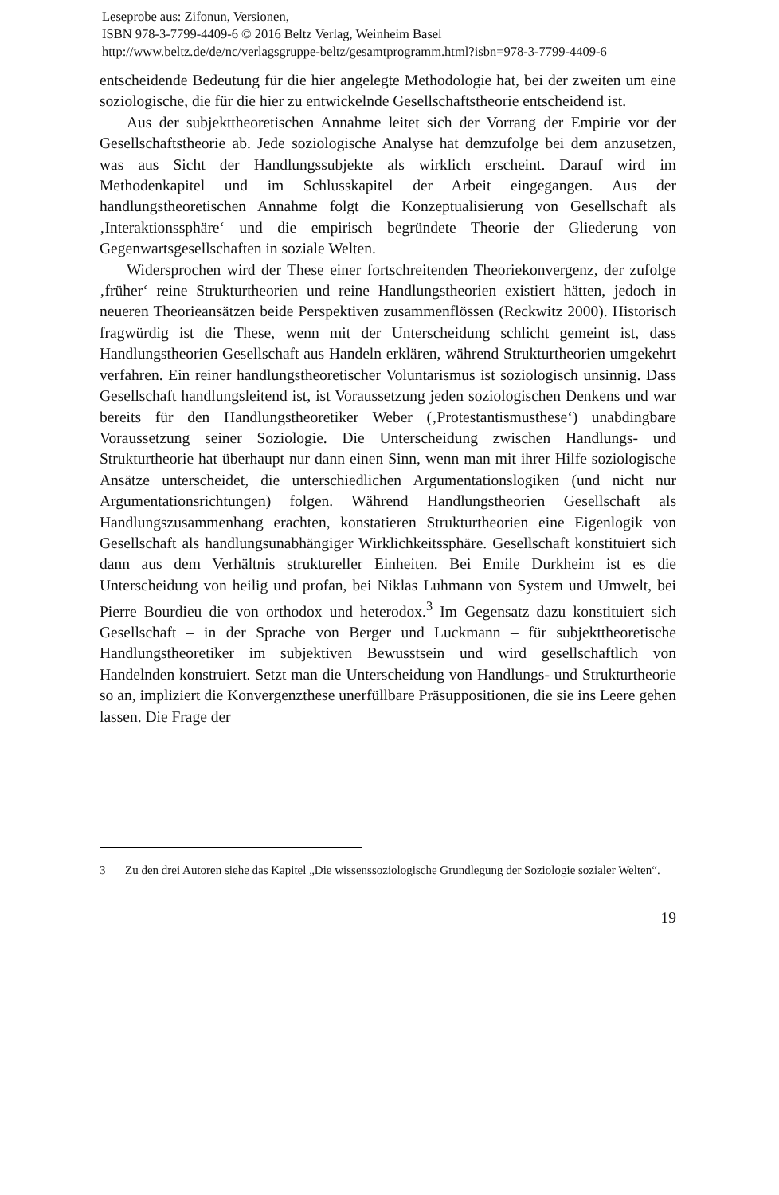Leseprobe aus: Zifonun, Versionen,
ISBN 978-3-7799-4409-6 © 2016 Beltz Verlag, Weinheim Basel
http://www.beltz.de/de/nc/verlagsgruppe-beltz/gesamtprogramm.html?isbn=978-3-7799-4409-6
entscheidende Bedeutung für die hier angelegte Methodologie hat, bei der zweiten um eine soziologische, die für die hier zu entwickelnde Gesellschafts­theorie entscheidend ist.
Aus der subjekttheoretischen Annahme leitet sich der Vorrang der Em­pirie vor der Gesellschaftstheorie ab. Jede soziologische Analyse hat demzu­folge bei dem anzusetzen, was aus Sicht der Handlungssubjekte als wirklich erscheint. Darauf wird im Methodenkapitel und im Schlusskapitel der Arbeit eingegangen. Aus der handlungstheoretischen Annahme folgt die Konzeptu­alisierung von Gesellschaft als ‚Interaktionssphäre‘ und die empirisch be­gründete Theorie der Gliederung von Gegenwartsgesellschaften in soziale Welten.
Widersprochen wird der These einer fortschreitenden Theoriekonver­genz, der zufolge ‚früher‘ reine Strukturtheorien und reine Handlungstheo­rien existiert hätten, jedoch in neueren Theorieansätzen beide Perspektiven zusammenflössen (Reckwitz 2000). Historisch fragwürdig ist die These, wenn mit der Unterscheidung schlicht gemeint ist, dass Handlungstheorien Gesellschaft aus Handeln erklären, während Strukturtheorien umgekehrt verfahren. Ein reiner handlungstheoretischer Voluntarismus ist soziologisch unsinnig. Dass Gesellschaft handlungsleitend ist, ist Voraussetzung jeden soziologischen Denkens und war bereits für den Handlungstheoretiker We­ber (‚Protestantismusthese‘) unabdingbare Voraussetzung seiner Soziologie. Die Unterscheidung zwischen Handlungs- und Strukturtheorie hat über­haupt nur dann einen Sinn, wenn man mit ihrer Hilfe soziologische Ansätze unterscheidet, die unterschiedlichen Argumentationslogiken (und nicht nur Argumentationsrichtungen) folgen. Während Handlungstheorien Gesell­schaft als Handlungszusammenhang erachten, konstatieren Strukturtheo­rien eine Eigenlogik von Gesellschaft als handlungsunabhängiger Wirklich­keitssphäre. Gesellschaft konstituiert sich dann aus dem Verhältnis struktureller Einheiten. Bei Emile Durkheim ist es die Unterscheidung von heilig und profan, bei Niklas Luhmann von System und Umwelt, bei Pierre Bourdieu die von orthodox und heterodox.<sup>3</sup> Im Gegensatz dazu konstituiert sich Gesellschaft – in der Sprache von Berger und Luckmann – für subjekt­theoretische Handlungstheoretiker im subjektiven Bewusstsein und wird ge­sellschaftlich von Handelnden konstruiert. Setzt man die Unterscheidung von Handlungs- und Strukturtheorie so an, impliziert die Konvergenzthese unerfüllbare Präsuppositionen, die sie ins Leere gehen lassen. Die Frage der
3 Zu den drei Autoren siehe das Kapitel „Die wissenssoziologische Grundlegung der Soziologie sozialer Welten“.
19